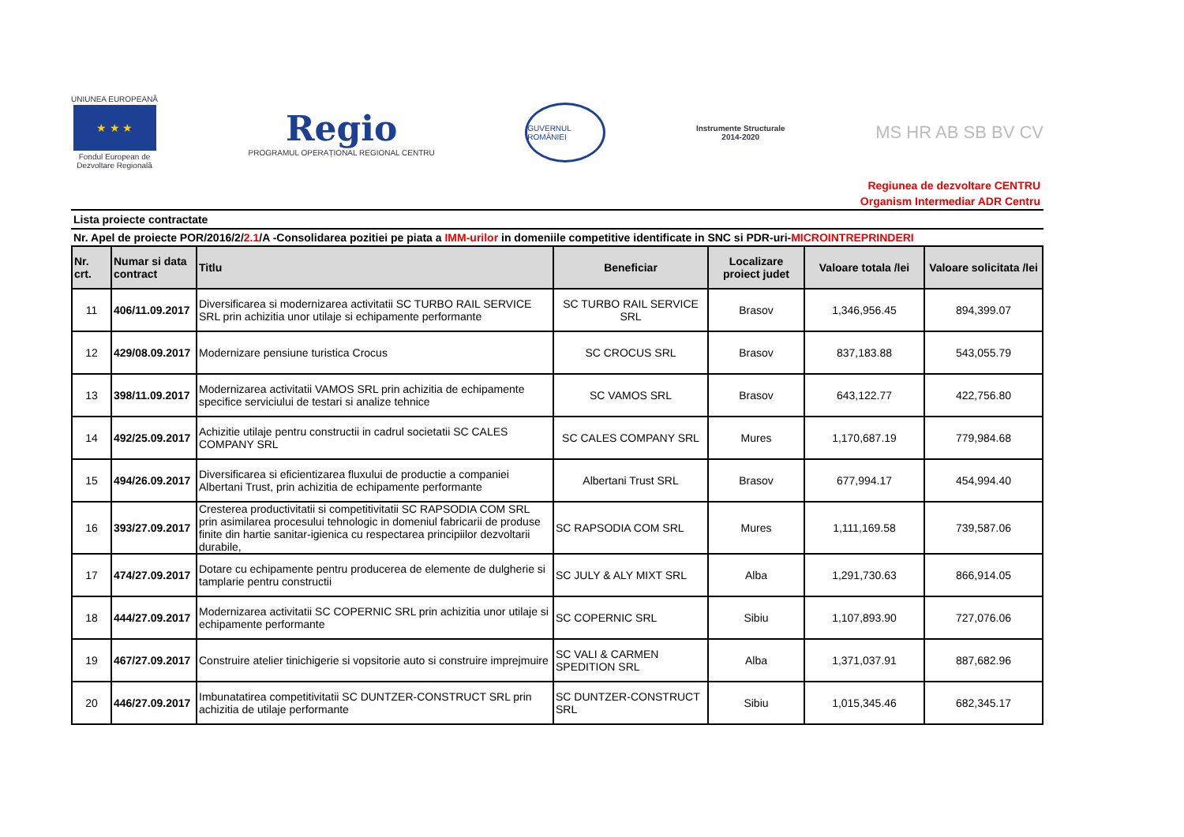UNIUNEA EUROPEANĂ
★ ★ ★
Fondul European de
Dezvoltare Regională
Regio
PROGRAMUL OPERAȚIONAL REGIONAL CENTRU
GUVERNUL ROMÂNIEI
Instrumente Structurale
2014-2020
MS HR AB SB BV CV
Regiunea de dezvoltare CENTRU
Organism Intermediar ADR Centru
Lista proiecte contractate
Nr. Apel de proiecte POR/2016/2/2.1/A -Consolidarea pozitiei pe piata a IMM-urilor in domeniile competitive identificate in SNC si PDR-uri-MICROINTREPRINDERI
| Nr. crt. | Numar si data contract | Titlu | Beneficiar | Localizare proiect judet | Valoare totala /lei | Valoare solicitata /lei |
| --- | --- | --- | --- | --- | --- | --- |
| 11 | 406/11.09.2017 | Diversificarea si modernizarea activitatii SC TURBO RAIL SERVICE SRL prin achizitia unor utilaje si echipamente performante | SC TURBO RAIL SERVICE SRL | Brasov | 1,346,956.45 | 894,399.07 |
| 12 | 429/08.09.2017 | Modernizare pensiune turistica Crocus | SC CROCUS SRL | Brasov | 837,183.88 | 543,055.79 |
| 13 | 398/11.09.2017 | Modernizarea activitatii VAMOS SRL prin achizitia de echipamente specifice serviciului de testari si analize tehnice | SC VAMOS SRL | Brasov | 643,122.77 | 422,756.80 |
| 14 | 492/25.09.2017 | Achizitie utilaje pentru constructii in cadrul societatii SC CALES COMPANY SRL | SC CALES COMPANY SRL | Mures | 1,170,687.19 | 779,984.68 |
| 15 | 494/26.09.2017 | Diversificarea si eficientizarea fluxului de productie a companiei Albertani Trust, prin achizitia de echipamente performante | Albertani Trust SRL | Brasov | 677,994.17 | 454,994.40 |
| 16 | 393/27.09.2017 | Cresterea productivitatii si competitivitatii SC RAPSODIA COM SRL prin asimilarea procesului tehnologic in domeniul fabricarii de produse finite din hartie sanitar-igienica cu respectarea principiilor dezvoltarii durabile, | SC RAPSODIA COM SRL | Mures | 1,111,169.58 | 739,587.06 |
| 17 | 474/27.09.2017 | Dotare cu echipamente pentru producerea de elemente de dulgherie si tamplarie pentru constructii | SC JULY & ALY MIXT SRL | Alba | 1,291,730.63 | 866,914.05 |
| 18 | 444/27.09.2017 | Modernizarea activitatii SC COPERNIC SRL prin achizitia unor utilaje si echipamente performante | SC COPERNIC SRL | Sibiu | 1,107,893.90 | 727,076.06 |
| 19 | 467/27.09.2017 | Construire atelier tinichigerie si vopsitorie auto si construire imprejmuire | SC VALI & CARMEN SPEDITION SRL | Alba | 1,371,037.91 | 887,682.96 |
| 20 | 446/27.09.2017 | Imbunatatirea competitivitatii SC DUNTZER-CONSTRUCT SRL prin achizitia de utilaje performante | SC DUNTZER-CONSTRUCT SRL | Sibiu | 1,015,345.46 | 682,345.17 |